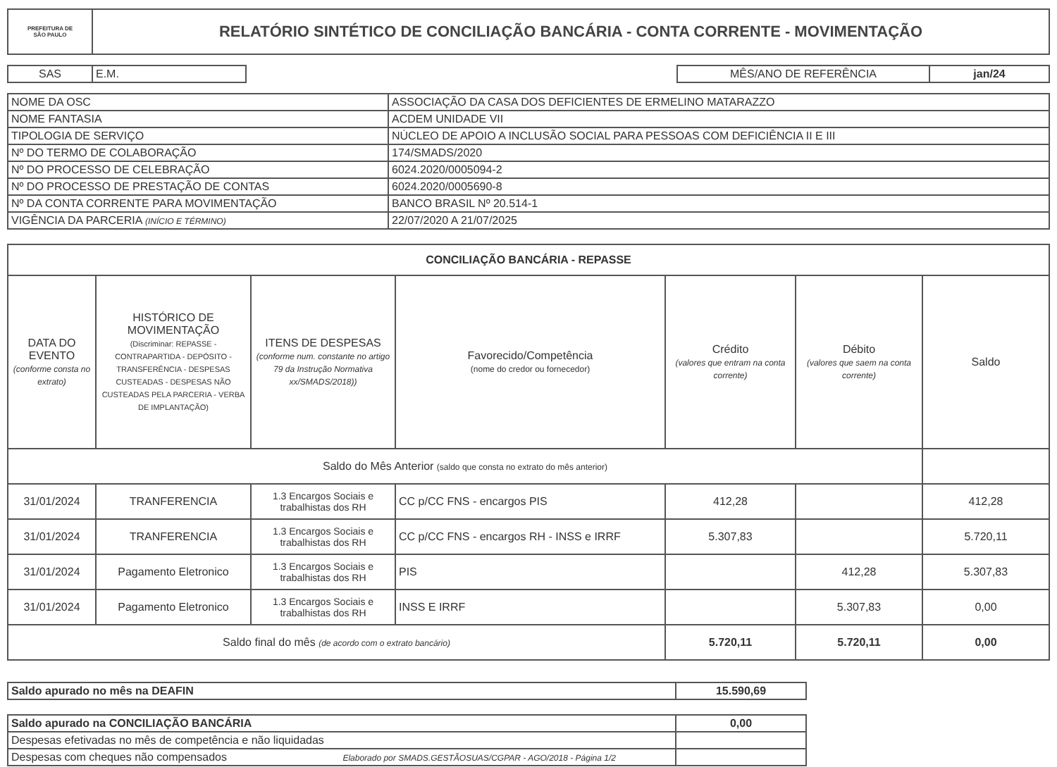| PREFEITURA DE SÃO PAULO | RELATÓRIO SINTÉTICO DE CONCILIAÇÃO BANCÁRIA - CONTA CORRENTE - MOVIMENTAÇÃO |
| SAS | E.M. |
| MÊS/ANO DE REFERÊNCIA | jan/24 |
| NOME DA OSC | ASSOCIAÇÃO DA CASA DOS DEFICIENTES DE ERMELINO MATARAZZO |
| NOME FANTASIA | ACDEM UNIDADE VII |
| TIPOLOGIA DE SERVIÇO | NÚCLEO DE APOIO A INCLUSÃO SOCIAL PARA PESSOAS COM DEFICIÊNCIA II E III |
| Nº DO TERMO DE COLABORAÇÃO | 174/SMADS/2020 |
| Nº DO PROCESSO DE CELEBRAÇÃO | 6024.2020/0005094-2 |
| Nº DO PROCESSO DE PRESTAÇÃO DE CONTAS | 6024.2020/0005690-8 |
| Nº DA CONTA CORRENTE PARA MOVIMENTAÇÃO | BANCO BRASIL Nº 20.514-1 |
| VIGÊNCIA DA PARCERIA (INÍCIO E TÉRMINO) | 22/07/2020 A 21/07/2025 |
| CONCILIAÇÃO BANCÁRIA - REPASSE | | | | | | |
| DATA DO EVENTO (conforme consta no extrato) | HISTÓRICO DE MOVIMENTAÇÃO (Discriminar: REPASSE - CONTRAPARTIDA - DEPÓSITO - TRANSFERÊNCIA - DESPESAS CUSTEADAS - DESPESAS NÃO CUSTEADAS PELA PARCERIA - VERBA DE IMPLANTAÇÃO) | ITENS DE DESPESAS (conforme num. constante no artigo 79 da Instrução Normativa xx/SMADS/2018)) | Favorecido/Competência (nome do credor ou fornecedor) | Crédito (valores que entram na conta corrente) | Débito (valores que saem na conta corrente) | Saldo |
| Saldo do Mês Anterior (saldo que consta no extrato do mês anterior) | | | | | | |
| 31/01/2024 | TRANFERENCIA | 1.3 Encargos Sociais e trabalhistas dos RH | CC p/CC FNS - encargos PIS | 412,28 | | 412,28 |
| 31/01/2024 | TRANFERENCIA | 1.3 Encargos Sociais e trabalhistas dos RH | CC p/CC FNS - encargos RH - INSS e IRRF | 5.307,83 | | 5.720,11 |
| 31/01/2024 | Pagamento Eletronico | 1.3 Encargos Sociais e trabalhistas dos RH | PIS | | 412,28 | 5.307,83 |
| 31/01/2024 | Pagamento Eletronico | 1.3 Encargos Sociais e trabalhistas dos RH | INSS E IRRF | | 5.307,83 | 0,00 |
| Saldo final do mês (de acordo com o extrato bancário) | | | | 5.720,11 | 5.720,11 | 0,00 |
| Saldo apurado no mês na DEAFIN | 15.590,69 |
| Saldo apurado na CONCILIAÇÃO BANCÁRIA | 0,00 |
| Despesas efetivadas no mês de competência e não liquidadas | |
| Despesas com cheques não compensados Elaborado por SMADS.GESTÃOSUAS/CGPAR - AGO/2018 - Página 1/2 | |